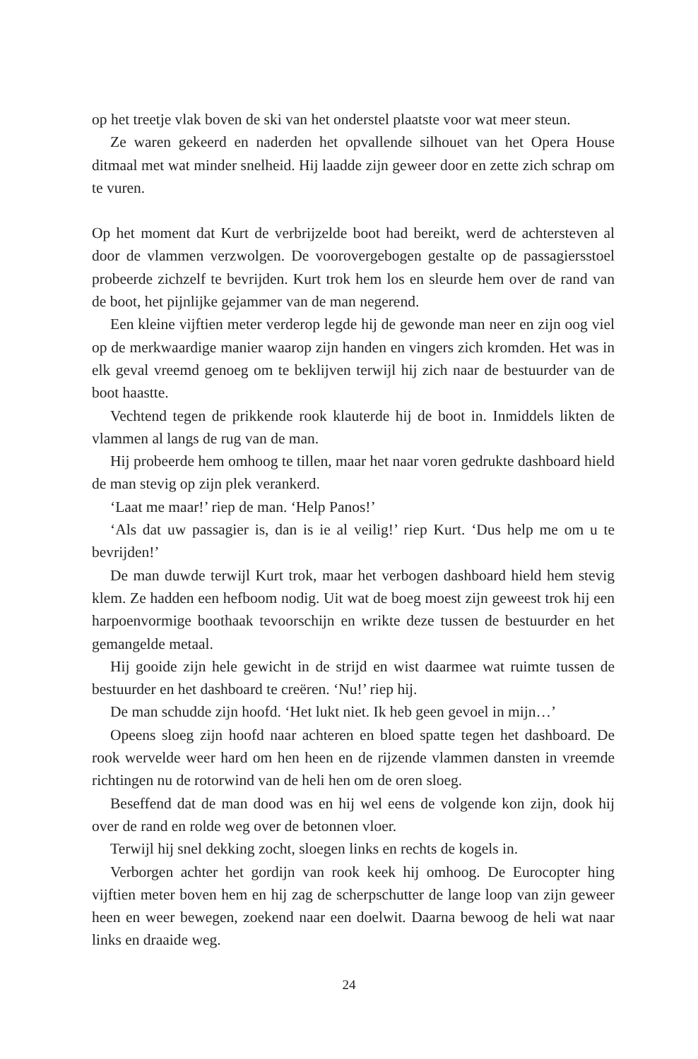op het treetje vlak boven de ski van het onderstel plaatste voor wat meer steun.
Ze waren gekeerd en naderden het opvallende silhouet van het Opera House ditmaal met wat minder snelheid. Hij laadde zijn geweer door en zette zich schrap om te vuren.
Op het moment dat Kurt de verbrijzelde boot had bereikt, werd de achtersteven al door de vlammen verzwolgen. De voorovergebogen gestalte op de passagiersstoel probeerde zichzelf te bevrijden. Kurt trok hem los en sleurde hem over de rand van de boot, het pijnlijke gejammer van de man negerend.
Een kleine vijftien meter verderop legde hij de gewonde man neer en zijn oog viel op de merkwaardige manier waarop zijn handen en vingers zich kromden. Het was in elk geval vreemd genoeg om te beklijven terwijl hij zich naar de bestuurder van de boot haastte.
Vechtend tegen de prikkende rook klauterde hij de boot in. Inmiddels likten de vlammen al langs de rug van de man.
Hij probeerde hem omhoog te tillen, maar het naar voren gedrukte dashboard hield de man stevig op zijn plek verankerd.
‘Laat me maar!’ riep de man. ‘Help Panos!’
‘Als dat uw passagier is, dan is ie al veilig!’ riep Kurt. ‘Dus help me om u te bevrijden!’
De man duwde terwijl Kurt trok, maar het verbogen dashboard hield hem stevig klem. Ze hadden een hefboom nodig. Uit wat de boeg moest zijn geweest trok hij een harpoenvormige boothaak tevoorschijn en wrikte deze tussen de bestuurder en het gemangelde metaal.
Hij gooide zijn hele gewicht in de strijd en wist daarmee wat ruimte tussen de bestuurder en het dashboard te creëren. ‘Nu!’ riep hij.
De man schudde zijn hoofd. ‘Het lukt niet. Ik heb geen gevoel in mijn…’
Opeens sloeg zijn hoofd naar achteren en bloed spatte tegen het dashboard. De rook wervelde weer hard om hen heen en de rijzende vlammen dansten in vreemde richtingen nu de rotorwind van de heli hen om de oren sloeg.
Beseffend dat de man dood was en hij wel eens de volgende kon zijn, dook hij over de rand en rolde weg over de betonnen vloer.
Terwijl hij snel dekking zocht, sloegen links en rechts de kogels in.
Verborgen achter het gordijn van rook keek hij omhoog. De Eurocopter hing vijftien meter boven hem en hij zag de scherpschutter de lange loop van zijn geweer heen en weer bewegen, zoekend naar een doelwit. Daarna bewoog de heli wat naar links en draaide weg.
24